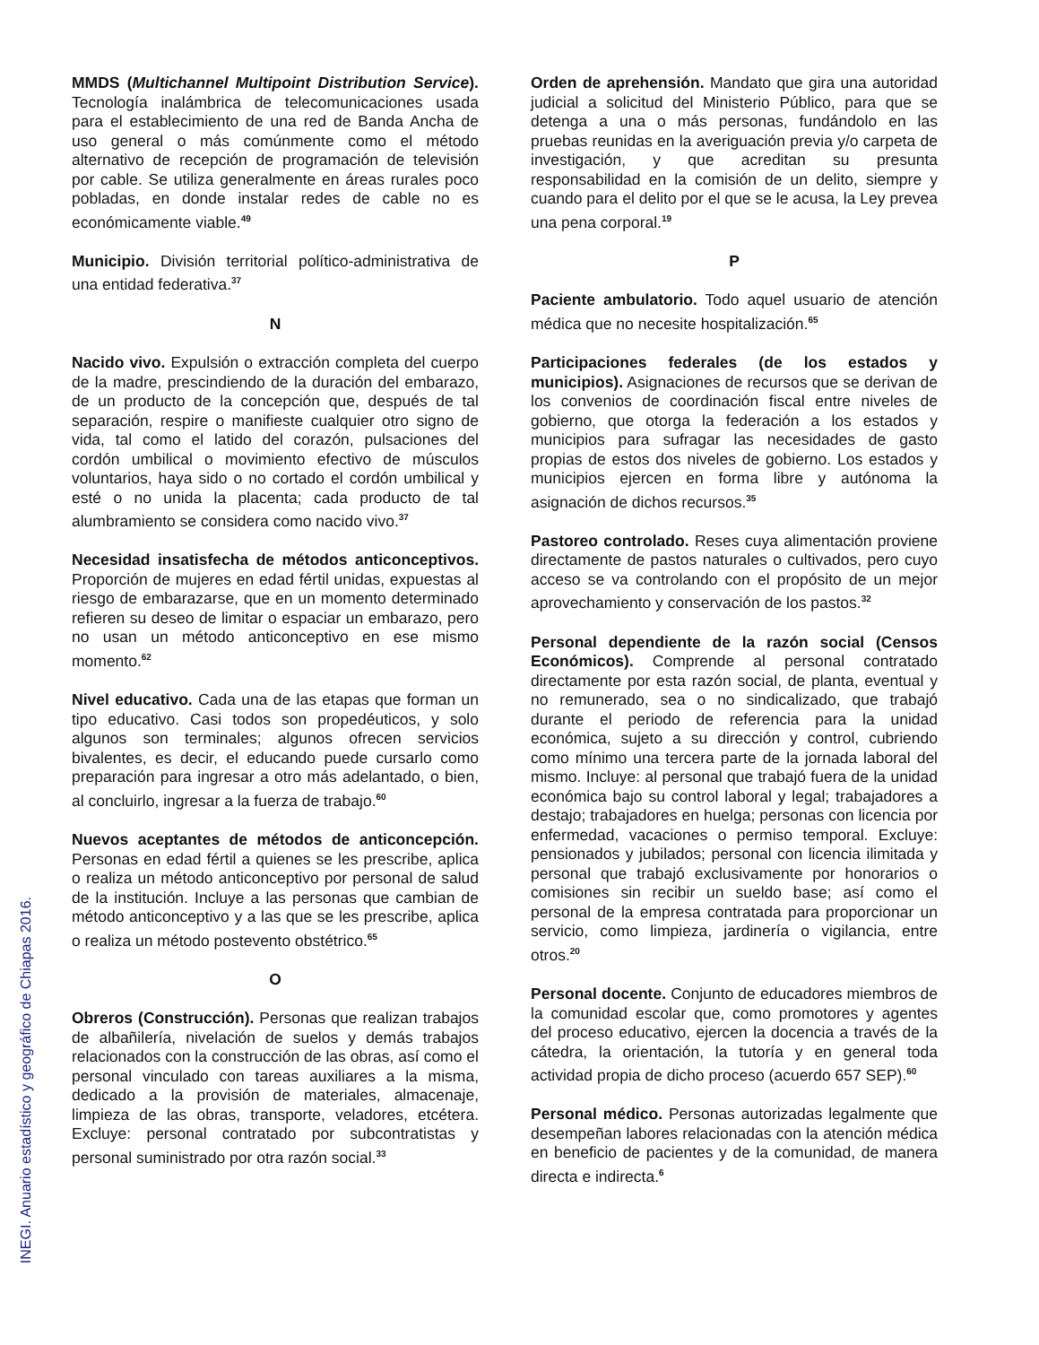MMDS (Multichannel Multipoint Distribution Service). Tecnología inalámbrica de telecomunicaciones usada para el establecimiento de una red de Banda Ancha de uso general o más comúnmente como el método alternativo de recepción de programación de televisión por cable. Se utiliza generalmente en áreas rurales poco pobladas, en donde instalar redes de cable no es económicamente viable.<sup>49</sup>
Municipio. División territorial político-administrativa de una entidad federativa.<sup>37</sup>
N
Nacido vivo. Expulsión o extracción completa del cuerpo de la madre, prescindiendo de la duración del embarazo, de un producto de la concepción que, después de tal separación, respire o manifieste cualquier otro signo de vida, tal como el latido del corazón, pulsaciones del cordón umbilical o movimiento efectivo de músculos voluntarios, haya sido o no cortado el cordón umbilical y esté o no unida la placenta; cada producto de tal alumbramiento se considera como nacido vivo.<sup>37</sup>
Necesidad insatisfecha de métodos anticonceptivos. Proporción de mujeres en edad fértil unidas, expuestas al riesgo de embarazarse, que en un momento determinado refieren su deseo de limitar o espaciar un embarazo, pero no usan un método anticonceptivo en ese mismo momento.<sup>62</sup>
Nivel educativo. Cada una de las etapas que forman un tipo educativo. Casi todos son propedéuticos, y solo algunos son terminales; algunos ofrecen servicios bivalentes, es decir, el educando puede cursarlo como preparación para ingresar a otro más adelantado, o bien, al concluirlo, ingresar a la fuerza de trabajo.<sup>60</sup>
Nuevos aceptantes de métodos de anticoncepción. Personas en edad fértil a quienes se les prescribe, aplica o realiza un método anticonceptivo por personal de salud de la institución. Incluye a las personas que cambian de método anticonceptivo y a las que se les prescribe, aplica o realiza un método postevento obstétrico.<sup>65</sup>
O
Obreros (Construcción). Personas que realizan trabajos de albañilería, nivelación de suelos y demás trabajos relacionados con la construcción de las obras, así como el personal vinculado con tareas auxiliares a la misma, dedicado a la provisión de materiales, almacenaje, limpieza de las obras, transporte, veladores, etcétera. Excluye: personal contratado por subcontratistas y personal suministrado por otra razón social.<sup>33</sup>
Orden de aprehensión. Mandato que gira una autoridad judicial a solicitud del Ministerio Público, para que se detenga a una o más personas, fundándolo en las pruebas reunidas en la averiguación previa y/o carpeta de investigación, y que acreditan su presunta responsabilidad en la comisión de un delito, siempre y cuando para el delito por el que se le acusa, la Ley prevea una pena corporal.<sup>19</sup>
P
Paciente ambulatorio. Todo aquel usuario de atención médica que no necesite hospitalización.<sup>65</sup>
Participaciones federales (de los estados y municipios). Asignaciones de recursos que se derivan de los convenios de coordinación fiscal entre niveles de gobierno, que otorga la federación a los estados y municipios para sufragar las necesidades de gasto propias de estos dos niveles de gobierno. Los estados y municipios ejercen en forma libre y autónoma la asignación de dichos recursos.<sup>35</sup>
Pastoreo controlado. Reses cuya alimentación proviene directamente de pastos naturales o cultivados, pero cuyo acceso se va controlando con el propósito de un mejor aprovechamiento y conservación de los pastos.<sup>32</sup>
Personal dependiente de la razón social (Censos Económicos). Comprende al personal contratado directamente por esta razón social, de planta, eventual y no remunerado, sea o no sindicalizado, que trabajó durante el periodo de referencia para la unidad económica, sujeto a su dirección y control, cubriendo como mínimo una tercera parte de la jornada laboral del mismo. Incluye: al personal que trabajó fuera de la unidad económica bajo su control laboral y legal; trabajadores a destajo; trabajadores en huelga; personas con licencia por enfermedad, vacaciones o permiso temporal. Excluye: pensionados y jubilados; personal con licencia ilimitada y personal que trabajó exclusivamente por honorarios o comisiones sin recibir un sueldo base; así como el personal de la empresa contratada para proporcionar un servicio, como limpieza, jardinería o vigilancia, entre otros.<sup>20</sup>
Personal docente. Conjunto de educadores miembros de la comunidad escolar que, como promotores y agentes del proceso educativo, ejercen la docencia a través de la cátedra, la orientación, la tutoría y en general toda actividad propia de dicho proceso (acuerdo 657 SEP).<sup>60</sup>
Personal médico. Personas autorizadas legalmente que desempeñan labores relacionadas con la atención médica en beneficio de pacientes y de la comunidad, de manera directa e indirecta.<sup>6</sup>
INEGI. Anuario estadístico y geográfico de Chiapas 2016.